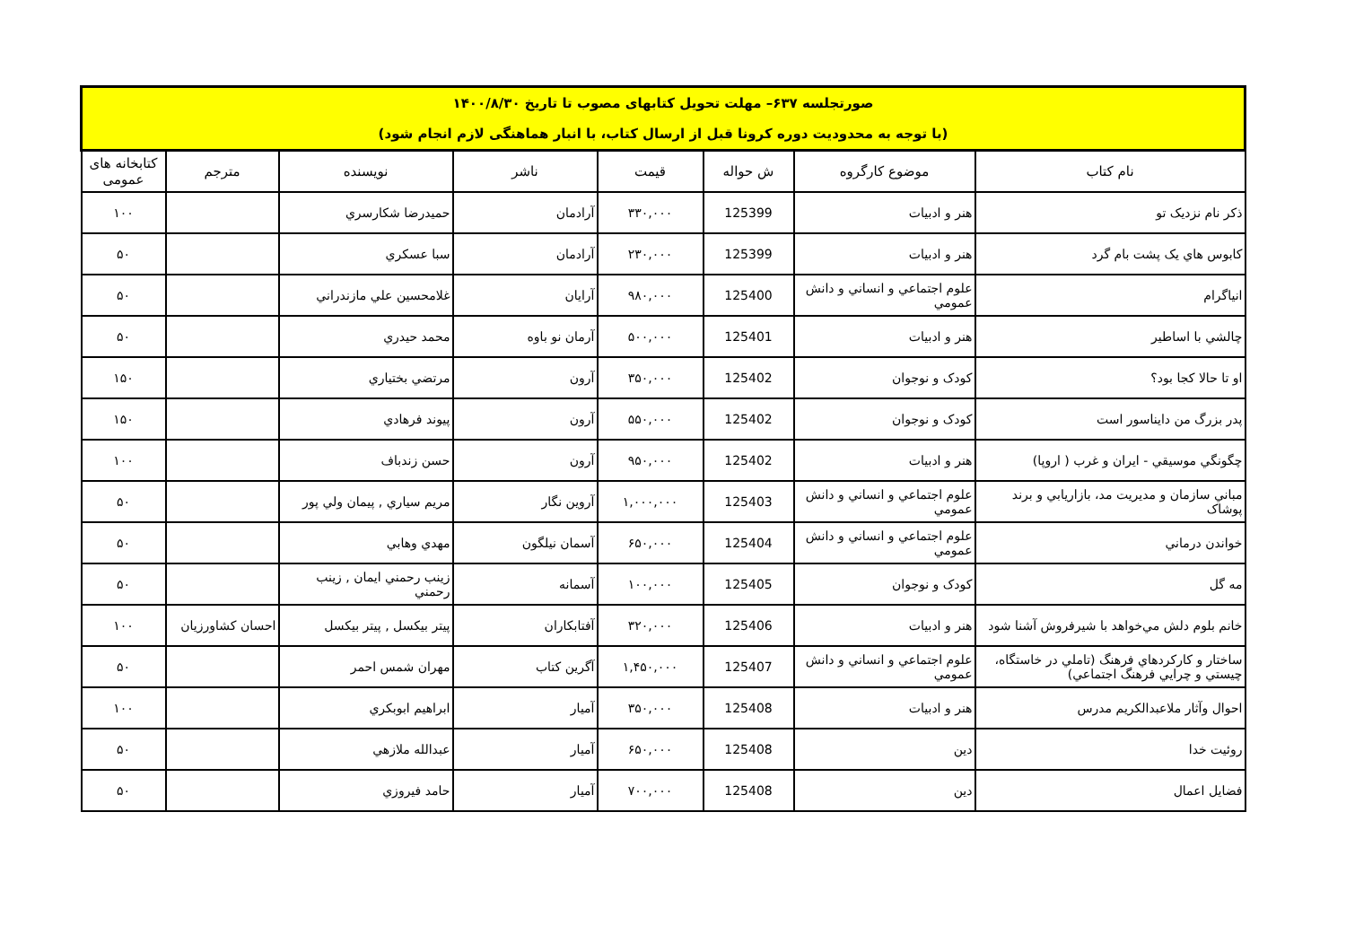| صورتجلسه ۶۳۷– مهلت تحویل کتابهای مصوب تا تاریخ ۱۴۰۰/۸/۳۰ (با توجه به محدودیت دوره کرونا قبل از ارسال کتاب، با انبار هماهنگی لازم انجام شود) | | | | | | | |
| نام کتاب | موضوع کارگروه | ش حواله | قيمت | ناشر | نويسنده | مترجم | کتابخانه های عمومی |
| ذكر نام نزديک تو | هنر و ادبيات | 125399 | ۳۳۰,۰۰۰ | آرادمان | حميدرضا شكارسري | | ۱۰۰ |
| کابوس هاي يک پشت بام گرد | هنر و ادبيات | 125399 | ۲۳۰,۰۰۰ | آرادمان | سبا عسكري | | ۵۰ |
| انياگرام | علوم اجتماعي و انساني و دانش عمومي | 125400 | ۹۸۰,۰۰۰ | آرايان | غلامحسين علي مازندراني | | ۵۰ |
| چالشي با اساطير | هنر و ادبيات | 125401 | ۵۰۰,۰۰۰ | آرمان نو باوه | محمد حيدري | | ۵۰ |
| او تا حالا كجا بود؟ | كودک و نوجوان | 125402 | ۳۵۰,۰۰۰ | آرون | مرتضي بختياري | | ۱۵۰ |
| پدر بزرگ من دايناسور است | كودک و نوجوان | 125402 | ۵۵۰,۰۰۰ | آرون | پيوند فرهادي | | ۱۵۰ |
| چگونگي موسيقي - ايران و غرب ( اروپا) | هنر و ادبيات | 125402 | ۹۵۰,۰۰۰ | آرون | حسن زندباف | | ۱۰۰ |
| مباني سازمان و مديريت مد، بازاريابي و برند پوشاک | علوم اجتماعي و انساني و دانش عمومي | 125403 | ۱,۰۰۰,۰۰۰ | آروين نگار | مريم سياري , پيمان ولي پور | | ۵۰ |
| خواندن درماني | علوم اجتماعي و انساني و دانش عمومي | 125404 | ۶۵۰,۰۰۰ | آسمان نيلگون | مهدي وهابي | | ۵۰ |
| مه گل | كودک و نوجوان | 125405 | ۱۰۰,۰۰۰ | آسمانه | زينب رحمني ايمان , زينب رحمني | | ۵۰ |
| خانم بلوم دلش مي‌خواهد با شيرفروش آشنا شود | هنر و ادبيات | 125406 | ۳۲۰,۰۰۰ | آفتابكاران | پيتر بيكسل , پيتر بيكسل | احسان كشاورزيان | ۱۰۰ |
| ساختار و كاركردهاي فرهنگ (تاملي در خاستگاه، چيستي و چرايي فرهنگ اجتماعي) | علوم اجتماعي و انساني و دانش عمومي | 125407 | ۱,۴۵۰,۰۰۰ | آگرين كتاب | مهران شمس احمر | | ۵۰ |
| احوال وآثار ملاعبدالكريم مدرس | هنر و ادبيات | 125408 | ۳۵۰,۰۰۰ | آمیار | ابراهيم ابوبكري | | ۱۰۰ |
| روئيت خدا | دين | 125408 | ۶۵۰,۰۰۰ | آمیار | عبدالله ملازهي | | ۵۰ |
| فضايل اعمال | دين | 125408 | ۷۰۰,۰۰۰ | آمیار | حامد فيروزي | | ۵۰ |